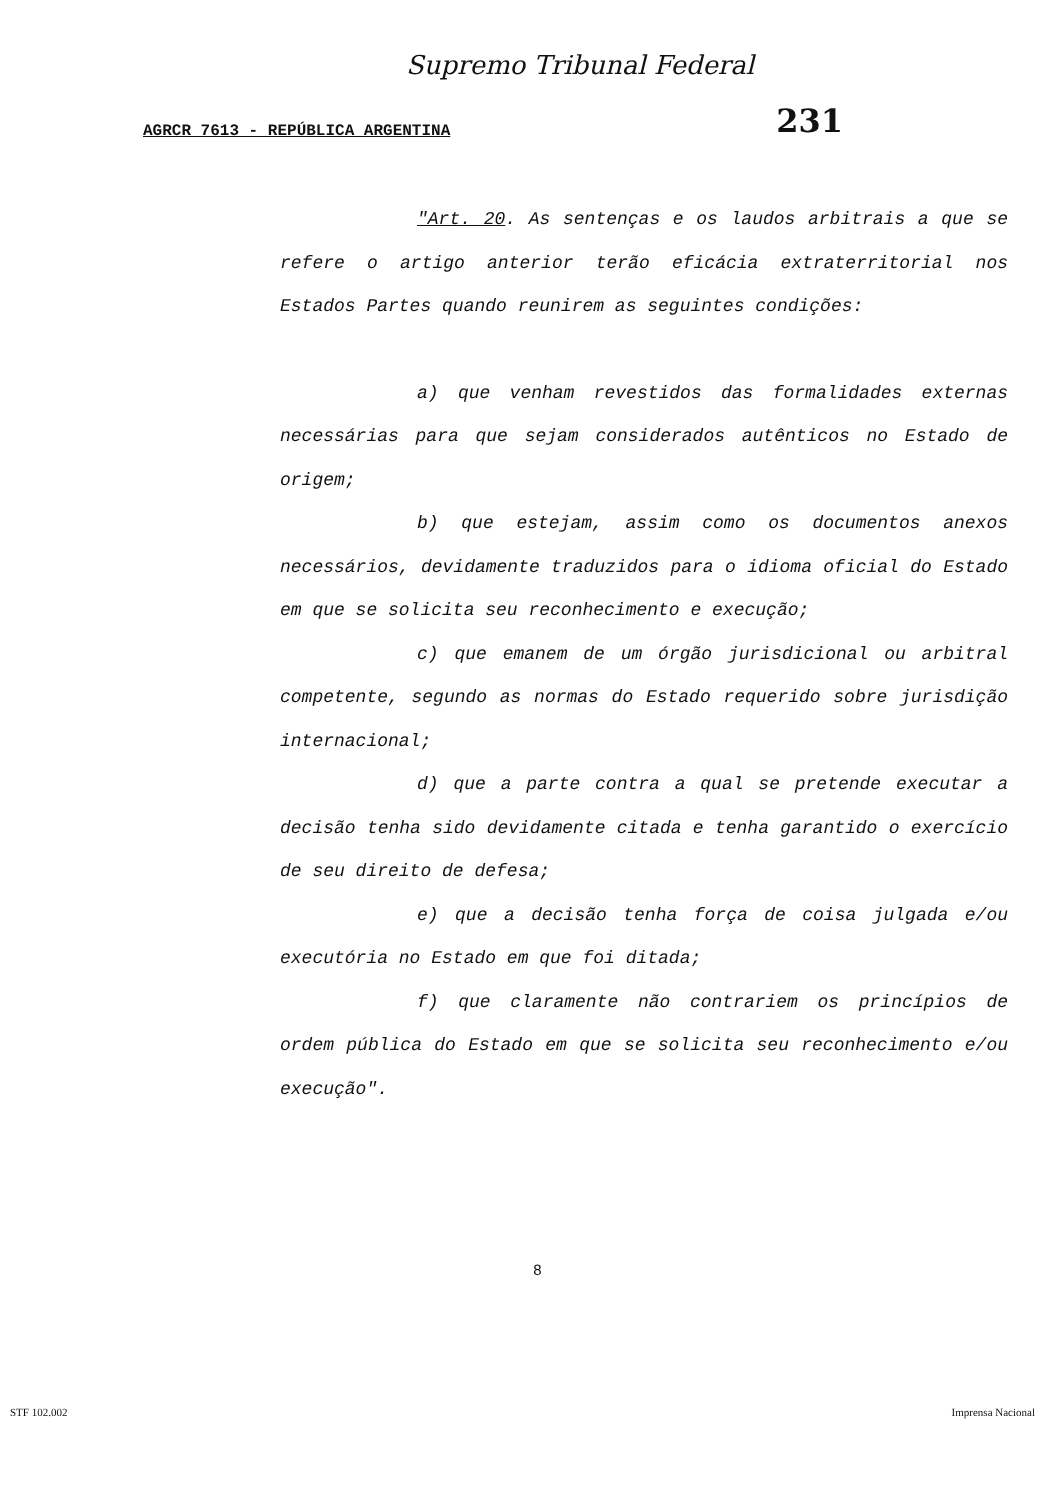Supremo Tribunal Federal
AGRCR 7613 - REPÚBLICA ARGENTINA 231
"Art. 20. As sentenças e os laudos arbitrais a que se refere o artigo anterior terão eficácia extraterritorial nos Estados Partes quando reunirem as seguintes condições:
a) que venham revestidos das formalidades externas necessárias para que sejam considerados autênticos no Estado de origem;
b) que estejam, assim como os documentos anexos necessários, devidamente traduzidos para o idioma oficial do Estado em que se solicita seu reconhecimento e execução;
c) que emanem de um órgão jurisdicional ou arbitral competente, segundo as normas do Estado requerido sobre jurisdição internacional;
d) que a parte contra a qual se pretende executar a decisão tenha sido devidamente citada e tenha garantido o exercício de seu direito de defesa;
e) que a decisão tenha força de coisa julgada e/ou executória no Estado em que foi ditada;
f) que claramente não contrariem os princípios de ordem pública do Estado em que se solicita seu reconhecimento e/ou execução".
8
STF 102.002 Imprensa Nacional